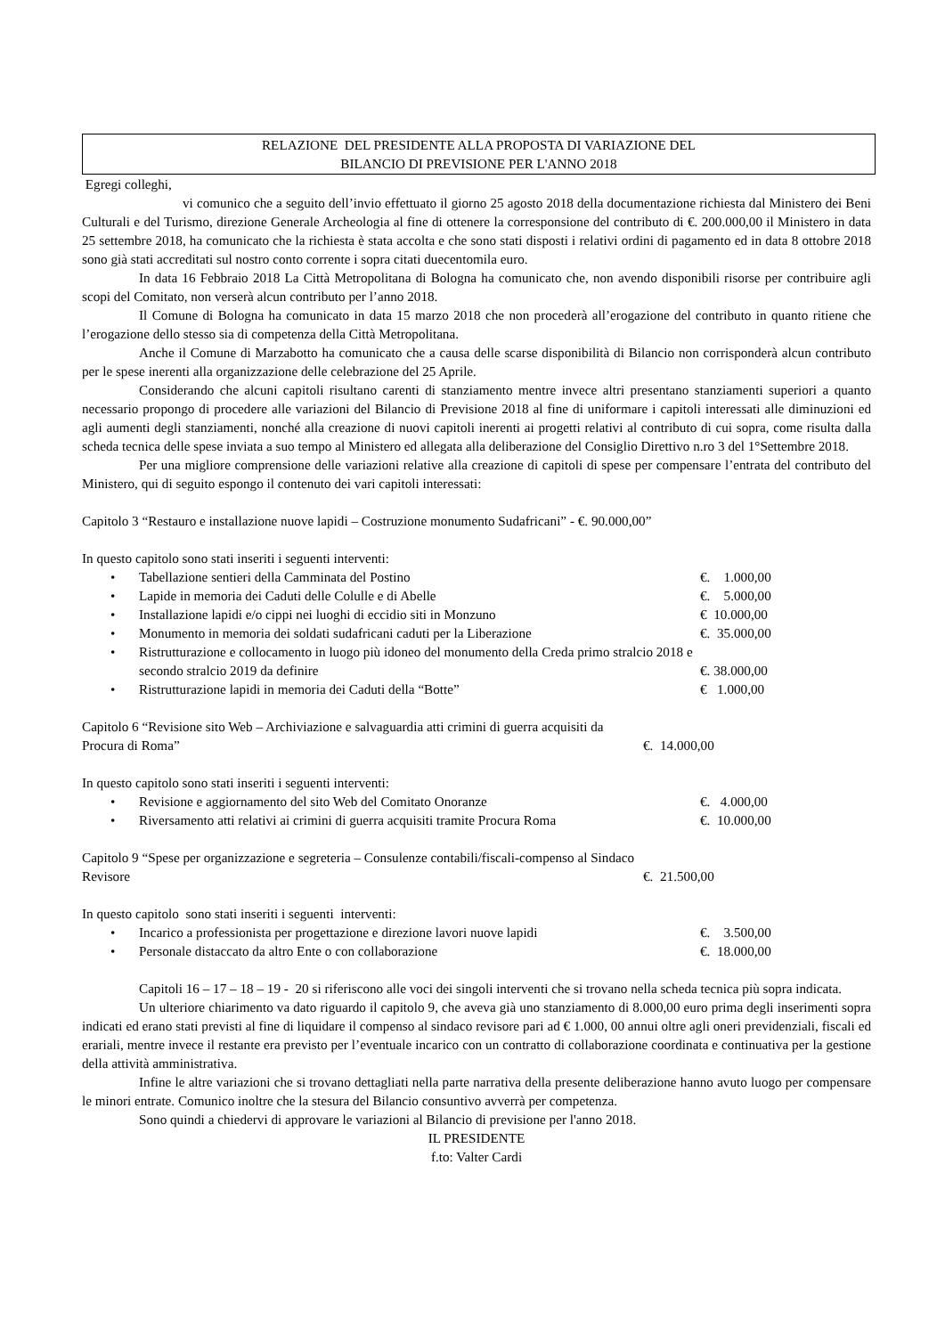RELAZIONE DEL PRESIDENTE ALLA PROPOSTA DI VARIAZIONE DEL
BILANCIO DI PREVISIONE PER L'ANNO 2018
Egregi colleghi,
vi comunico che a seguito dell’invio effettuato il giorno 25 agosto 2018 della documentazione richiesta dal Ministero dei Beni Culturali e del Turismo, direzione Generale Archeologia al fine di ottenere la corresponsione del contributo di €. 200.000,00 il Ministero in data 25 settembre 2018, ha comunicato che la richiesta è stata accolta e che sono stati disposti i relativi ordini di pagamento ed in data 8 ottobre 2018 sono già stati accreditati sul nostro conto corrente i sopra citati duecentomila euro.
In data 16 Febbraio 2018 La Città Metropolitana di Bologna ha comunicato che, non avendo disponibili risorse per contribuire agli scopi del Comitato, non verserà alcun contributo per l’anno 2018.
Il Comune di Bologna ha comunicato in data 15 marzo 2018 che non procederà all’erogazione del contributo in quanto ritiene che l’erogazione dello stesso sia di competenza della Città Metropolitana.
Anche il Comune di Marzabotto ha comunicato che a causa delle scarse disponibilità di Bilancio non corrisponderà alcun contributo per le spese inerenti alla organizzazione delle celebrazione del 25 Aprile.
Considerando che alcuni capitoli risultano carenti di stanziamento mentre invece altri presentano stanziamenti superiori a quanto necessario propongo di procedere alle variazioni del Bilancio di Previsione 2018 al fine di uniformare i capitoli interessati alle diminuzioni ed agli aumenti degli stanziamenti, nonché alla creazione di nuovi capitoli inerenti ai progetti relativi al contributo di cui sopra, come risulta dalla scheda tecnica delle spese inviata a suo tempo al Ministero ed allegata alla deliberazione del Consiglio Direttivo n.ro 3 del 1°Settembre 2018.
Per una migliore comprensione delle variazioni relative alla creazione di capitoli di spese per compensare l’entrata del contributo del Ministero, qui di seguito espongo il contenuto dei vari capitoli interessati:
Capitolo 3 “Restauro e installazione nuove lapidi – Costruzione monumento Sudafricani” - €. 90.000,00”
In questo capitolo sono stati inseriti i seguenti interventi:
• Tabellazione sentieri della Camminata del Postino €. 1.000,00
• Lapide in memoria dei Caduti delle Colulle e di Abelle €. 5.000,00
• Installazione lapidi e/o cippi nei luoghi di eccidio siti in Monzuno
€ 10.000,00
• Monumento in memoria dei soldati sudafricani caduti per la Liberazione
€. 35.000,00
• Ristrutturazione e collocamento in luogo più idoneo del monumento della Creda primo stralcio 2018 e secondo stralcio 2019 da definire
€. 38.000,00
• Ristrutturazione lapidi in memoria dei Caduti della “Botte” € 1.000,00
Capitolo 6 “Revisione sito Web – Archiviazione e salvaguardia atti crimini di guerra acquisiti da Procura di Roma”
€. 14.000,00
In questo capitolo sono stati inseriti i seguenti interventi:
• Revisione e aggiornamento del sito Web del Comitato Onoranze €. 4.000,00
• Riversamento atti relativi ai crimini di guerra acquisiti tramite Procura Roma
€. 10.000,00
Capitolo 9 “Spese per organizzazione e segreteria – Consulenze contabili/fiscali-compenso al Sindaco Revisore
€. 21.500,00
In questo capitolo sono stati inseriti i seguenti interventi:
• Incarico a professionista per progettazione e direzione lavori nuove lapidi
€. 3.500,00
• Personale distaccato da altro Ente o con collaborazione €. 18.000,00
Capitoli 16 – 17 – 18 – 19 - 20 si riferiscono alle voci dei singoli interventi che si trovano nella scheda tecnica più sopra indicata.
Un ulteriore chiarimento va dato riguardo il capitolo 9, che aveva già uno stanziamento di 8.000,00 euro prima degli inserimenti sopra indicati ed erano stati previsti al fine di liquidare il compenso al sindaco revisore pari ad € 1.000, 00 annui oltre agli oneri previdenziali, fiscali ed erariali, mentre invece il restante era previsto per l’eventuale incarico con un contratto di collaborazione coordinata e continuativa per la gestione della attività amministrativa.
Infine le altre variazioni che si trovano dettagliati nella parte narrativa della presente deliberazione hanno avuto luogo per compensare le minori entrate. Comunico inoltre che la stesura del Bilancio consuntivo avverrà per competenza.
Sono quindi a chiedervi di approvare le variazioni al Bilancio di previsione per l'anno 2018.
IL PRESIDENTE
f.to: Valter Cardi